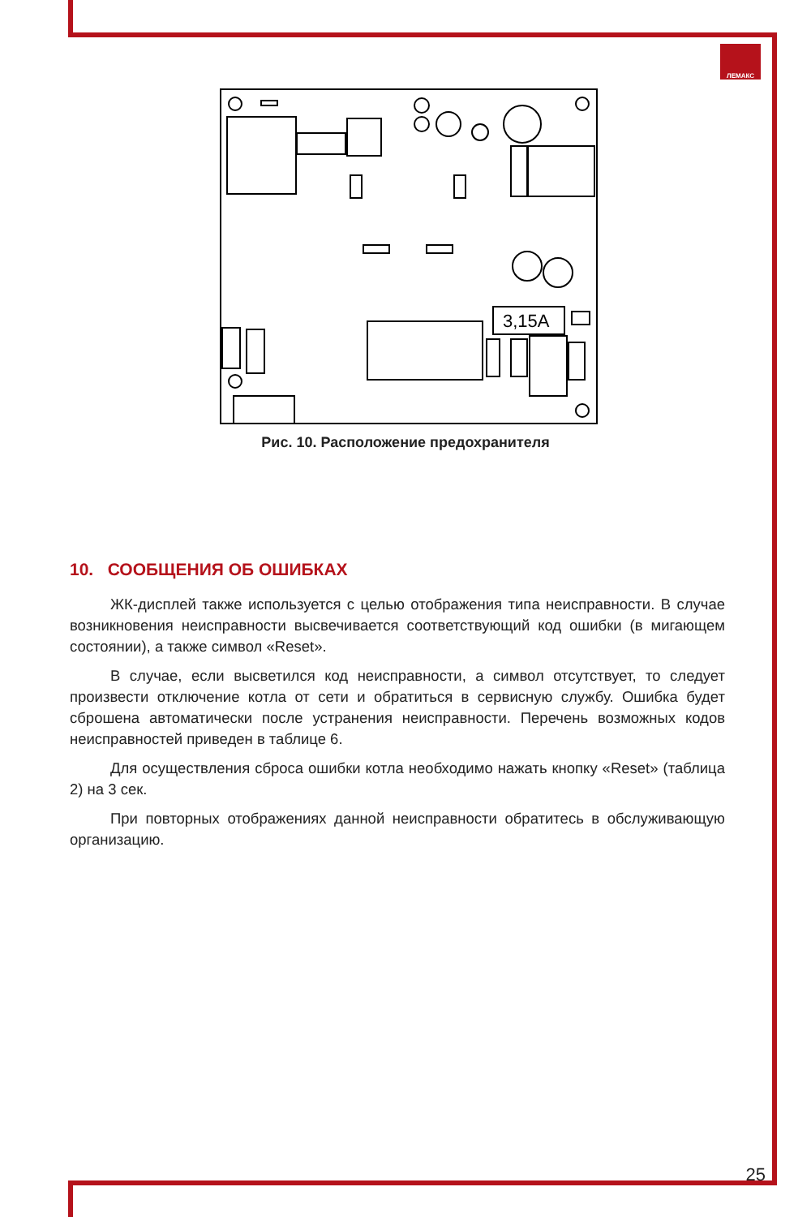ЛЕМАКС
3,15A
Рис. 10. Расположение предохранителя
10. СООБЩЕНИЯ ОБ ОШИБКАХ
ЖК-дисплей также используется с целью отображения типа неисправности. В случае возникновения неисправности высвечивается соответствующий код ошибки (в мигающем состоянии), а также символ «Reset».
В случае, если высветился код неисправности, а символ отсутствует, то следу­ет произвести отключение котла от сети и обратиться в сервисную службу. Ошибка будет сброшена автоматически после устранения неисправности. Перечень воз­можных кодов неисправностей приведен в таблице 6.
Для осуществления сброса ошибки котла необходимо нажать кнопку «Reset» (таблица 2) на 3 сек.
При повторных отображениях данной неисправности обратитесь в обслужива­ющую организацию.
25